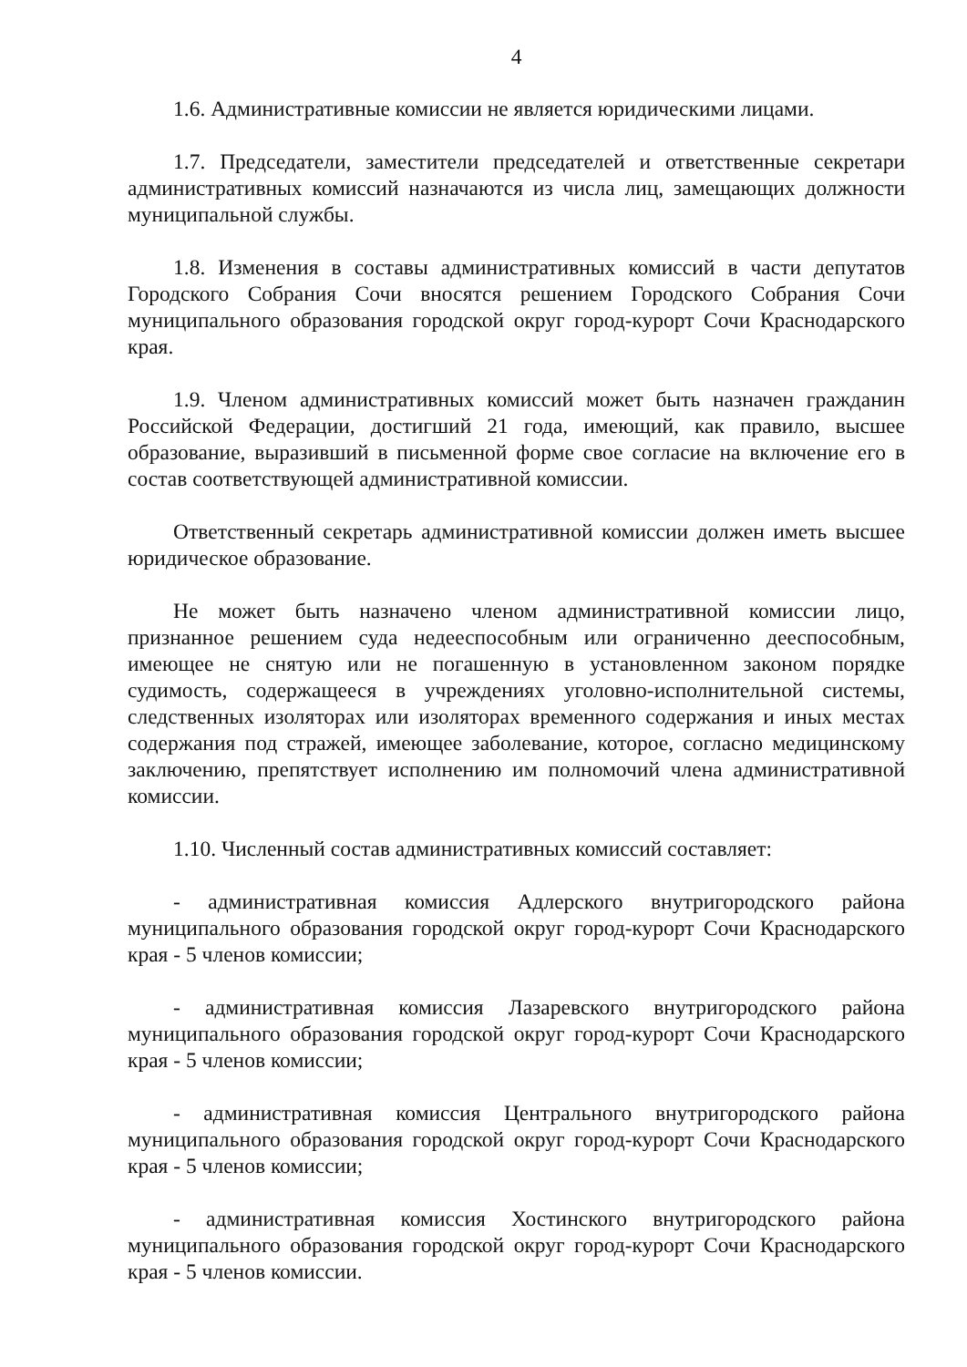4
1.6. Административные комиссии не является юридическими лицами.
1.7. Председатели, заместители председателей и ответственные секретари административных комиссий назначаются из числа лиц, замещающих должности муниципальной службы.
1.8. Изменения в составы административных комиссий в части депутатов Городского Собрания Сочи вносятся решением Городского Собрания Сочи муниципального образования городской округ город-курорт Сочи Краснодарского края.
1.9. Членом административных комиссий может быть назначен гражданин Российской Федерации, достигший 21 года, имеющий, как правило, высшее образование, выразивший в письменной форме свое согласие на включение его в состав соответствующей административной комиссии.
Ответственный секретарь административной комиссии должен иметь высшее юридическое образование.
Не может быть назначено членом административной комиссии лицо, признанное решением суда недееспособным или ограниченно дееспособным, имеющее не снятую или не погашенную в установленном законом порядке судимость, содержащееся в учреждениях уголовно-исполнительной системы, следственных изоляторах или изоляторах временного содержания и иных местах содержания под стражей, имеющее заболевание, которое, согласно медицинскому заключению, препятствует исполнению им полномочий члена административной комиссии.
1.10. Численный состав административных комиссий составляет:
- административная комиссия Адлерского внутригородского района муниципального образования городской округ город-курорт Сочи Краснодарского края - 5 членов комиссии;
- административная комиссия Лазаревского внутригородского района муниципального образования городской округ город-курорт Сочи Краснодарского края - 5 членов комиссии;
- административная комиссия Центрального внутригородского района муниципального образования городской округ город-курорт Сочи Краснодарского края - 5 членов комиссии;
- административная комиссия Хостинского внутригородского района муниципального образования городской округ город-курорт Сочи Краснодарского края - 5 членов комиссии.